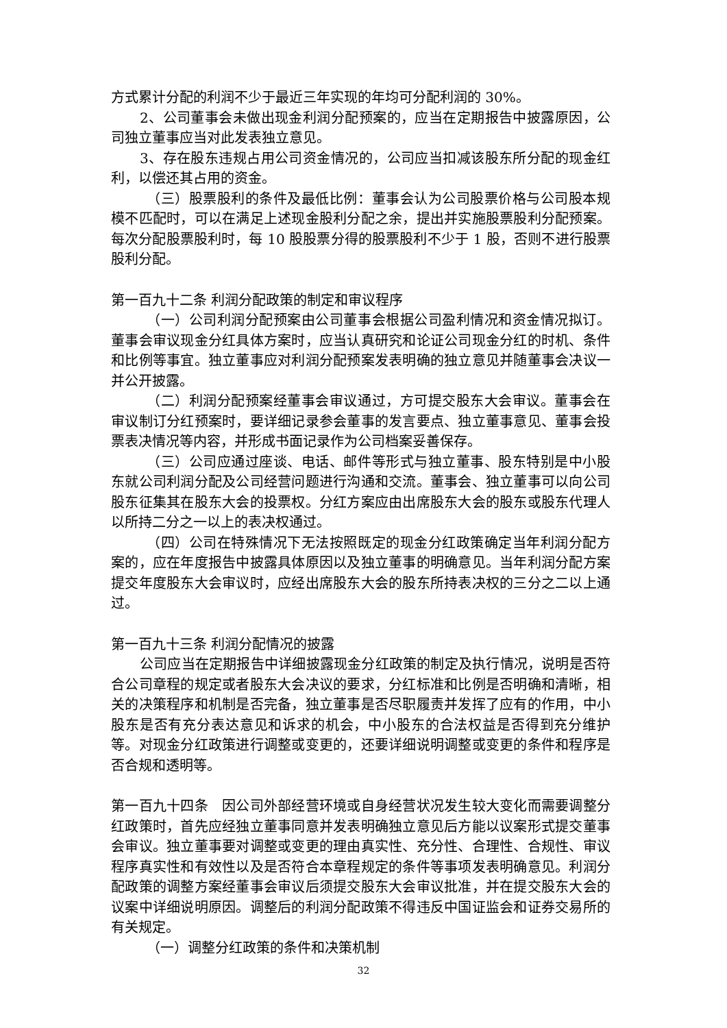方式累计分配的利润不少于最近三年实现的年均可分配利润的 30%。
2、公司董事会未做出现金利润分配预案的，应当在定期报告中披露原因，公司独立董事应当对此发表独立意见。
3、存在股东违规占用公司资金情况的，公司应当扣减该股东所分配的现金红利，以偿还其占用的资金。
（三）股票股利的条件及最低比例：董事会认为公司股票价格与公司股本规模不匹配时，可以在满足上述现金股利分配之余，提出并实施股票股利分配预案。每次分配股票股利时，每 10 股股票分得的股票股利不少于 1 股，否则不进行股票股利分配。
第一百九十二条 利润分配政策的制定和审议程序
（一）公司利润分配预案由公司董事会根据公司盈利情况和资金情况拟订。董事会审议现金分红具体方案时，应当认真研究和论证公司现金分红的时机、条件和比例等事宜。独立董事应对利润分配预案发表明确的独立意见并随董事会决议一并公开披露。
（二）利润分配预案经董事会审议通过，方可提交股东大会审议。董事会在审议制订分红预案时，要详细记录参会董事的发言要点、独立董事意见、董事会投票表决情况等内容，并形成书面记录作为公司档案妥善保存。
（三）公司应通过座谈、电话、邮件等形式与独立董事、股东特别是中小股东就公司利润分配及公司经营问题进行沟通和交流。董事会、独立董事可以向公司股东征集其在股东大会的投票权。分红方案应由出席股东大会的股东或股东代理人以所持二分之一以上的表决权通过。
（四）公司在特殊情况下无法按照既定的现金分红政策确定当年利润分配方案的，应在年度报告中披露具体原因以及独立董事的明确意见。当年利润分配方案提交年度股东大会审议时，应经出席股东大会的股东所持表决权的三分之二以上通过。
第一百九十三条 利润分配情况的披露
公司应当在定期报告中详细披露现金分红政策的制定及执行情况，说明是否符合公司章程的规定或者股东大会决议的要求，分红标准和比例是否明确和清晰，相关的决策程序和机制是否完备，独立董事是否尽职履责并发挥了应有的作用，中小股东是否有充分表达意见和诉求的机会，中小股东的合法权益是否得到充分维护等。对现金分红政策进行调整或变更的，还要详细说明调整或变更的条件和程序是否合规和透明等。
第一百九十四条　因公司外部经营环境或自身经营状况发生较大变化而需要调整分红政策时，首先应经独立董事同意并发表明确独立意见后方能以议案形式提交董事会审议。独立董事要对调整或变更的理由真实性、充分性、合理性、合规性、审议程序真实性和有效性以及是否符合本章程规定的条件等事项发表明确意见。利润分配政策的调整方案经董事会审议后须提交股东大会审议批准，并在提交股东大会的议案中详细说明原因。调整后的利润分配政策不得违反中国证监会和证券交易所的有关规定。
（一）调整分红政策的条件和决策机制
32